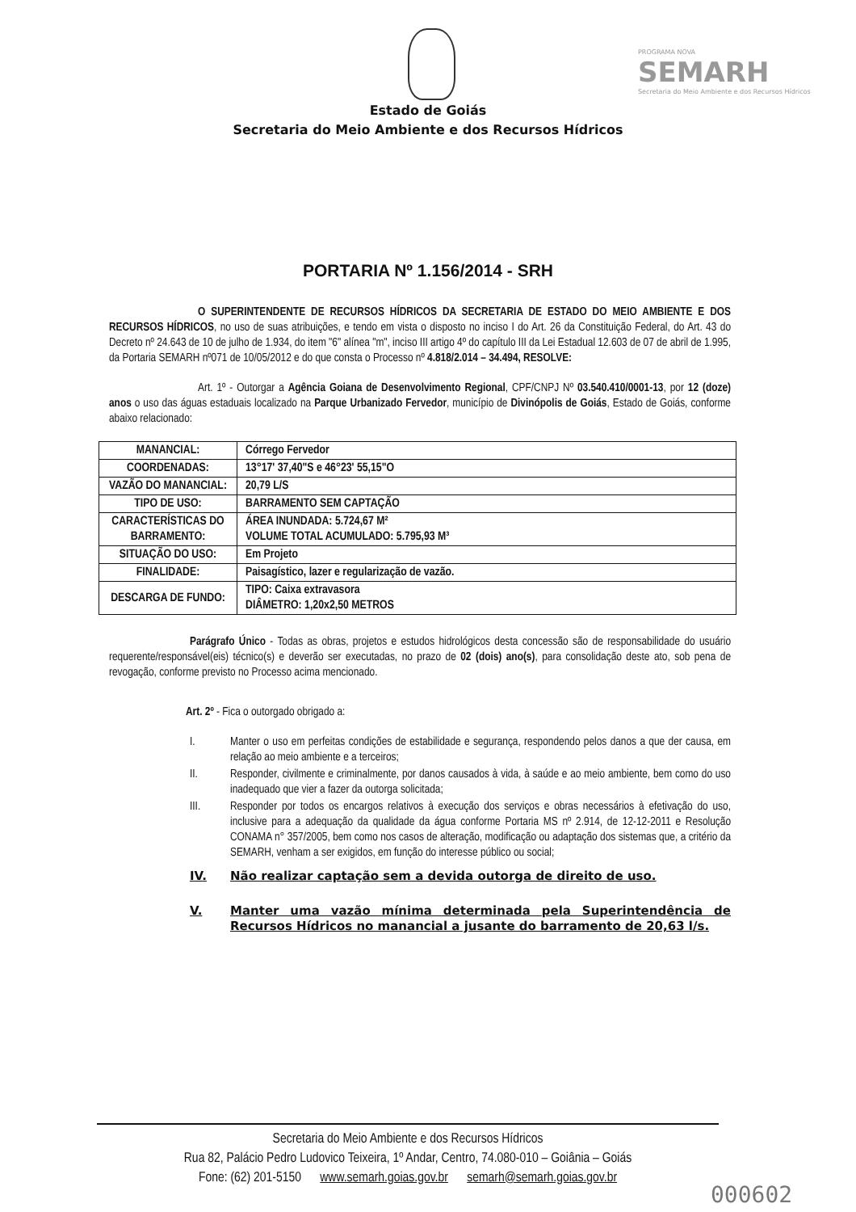PROGRAMA NOVA
SEMARH
Secretaria do Meio Ambiente e dos Recursos Hídricos
Estado de Goiás
Secretaria do Meio Ambiente e dos Recursos Hídricos
PORTARIA Nº 1.156/2014 - SRH
O SUPERINTENDENTE DE RECURSOS HÍDRICOS DA SECRETARIA DE ESTADO DO MEIO AMBIENTE E DOS RECURSOS HÍDRICOS, no uso de suas atribuições, e tendo em vista o disposto no inciso I do Art. 26 da Constituição Federal, do Art. 43 do Decreto nº 24.643 de 10 de julho de 1.934, do item "6" alínea "m", inciso III artigo 4º do capítulo III da Lei Estadual 12.603 de 07 de abril de 1.995, da Portaria SEMARH nº071 de 10/05/2012 e do que consta o Processo nº 4.818/2.014 – 34.494, RESOLVE:
Art. 1º - Outorgar a Agência Goiana de Desenvolvimento Regional, CPF/CNPJ Nº 03.540.410/0001-13, por 12 (doze) anos o uso das águas estaduais localizado na Parque Urbanizado Fervedor, município de Divinópolis de Goiás, Estado de Goiás, conforme abaixo relacionado:
| MANANCIAL: | Córrego Fervedor |
| COORDENADAS: | 13°17' 37,40"S e 46°23' 55,15"O |
| VAZÃO DO MANANCIAL: | 20,79 L/S |
| TIPO DE USO: | BARRAMENTO SEM CAPTAÇÃO |
| CARACTERÍSTICAS DO BARRAMENTO: | ÁREA INUNDADA: 5.724,67 M² VOLUME TOTAL ACUMULADO: 5.795,93 M³ |
| SITUAÇÃO DO USO: | Em Projeto |
| FINALIDADE: | Paisagístico, lazer e regularização de vazão. |
| DESCARGA DE FUNDO: | TIPO: Caixa extravasora DIÂMETRO: 1,20x2,50 METROS |
Parágrafo Único - Todas as obras, projetos e estudos hidrológicos desta concessão são de responsabilidade do usuário requerente/responsável(eis) técnico(s) e deverão ser executadas, no prazo de 02 (dois) ano(s), para consolidação deste ato, sob pena de revogação, conforme previsto no Processo acima mencionado.
Art. 2º - Fica o outorgado obrigado a:
I. Manter o uso em perfeitas condições de estabilidade e segurança, respondendo pelos danos a que der causa, em relação ao meio ambiente e a terceiros;
II. Responder, civilmente e criminalmente, por danos causados à vida, à saúde e ao meio ambiente, bem como do uso inadequado que vier a fazer da outorga solicitada;
III. Responder por todos os encargos relativos à execução dos serviços e obras necessários à efetivação do uso, inclusive para a adequação da qualidade da água conforme Portaria MS nº 2.914, de 12-12-2011 e Resolução CONAMA n° 357/2005, bem como nos casos de alteração, modificação ou adaptação dos sistemas que, a critério da SEMARH, venham a ser exigidos, em função do interesse público ou social;
IV. Não realizar captação sem a devida outorga de direito de uso.
V. Manter uma vazão mínima determinada pela Superintendência de Recursos Hídricos no manancial a jusante do barramento de 20,63 l/s.
Secretaria do Meio Ambiente e dos Recursos Hídricos
Rua 82, Palácio Pedro Ludovico Teixeira, 1º Andar, Centro, 74.080-010 – Goiânia – Goiás
Fone: (62) 201-5150 www.semarh.goias.gov.br semarh@semarh.goias.gov.br
000602